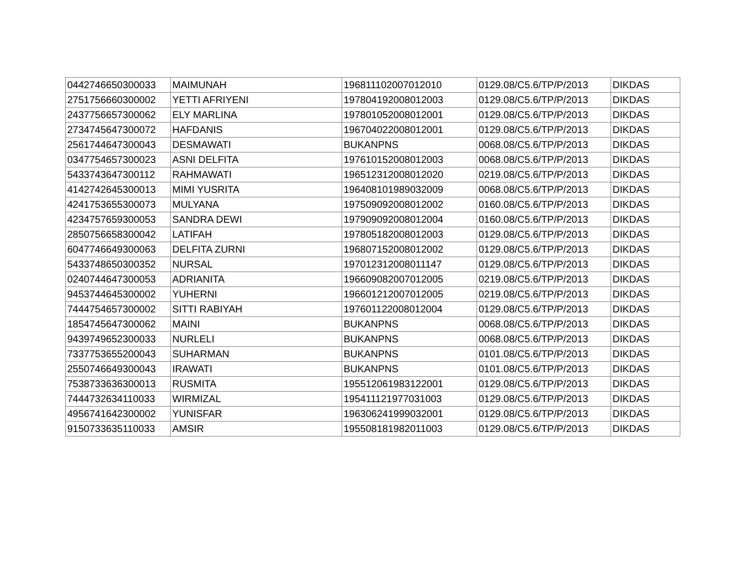| 0442746650300033 | MAIMUNAH | 196811102007012010 | 0129.08/C5.6/TP/P/2013 | DIKDAS |
| 2751756660300002 | YETTI AFRIYENI | 197804192008012003 | 0129.08/C5.6/TP/P/2013 | DIKDAS |
| 2437756657300062 | ELY MARLINA | 197801052008012001 | 0129.08/C5.6/TP/P/2013 | DIKDAS |
| 2734745647300072 | HAFDANIS | 196704022008012001 | 0129.08/C5.6/TP/P/2013 | DIKDAS |
| 2561744647300043 | DESMAWATI | BUKANPNS | 0068.08/C5.6/TP/P/2013 | DIKDAS |
| 0347754657300023 | ASNI DELFITA | 197610152008012003 | 0068.08/C5.6/TP/P/2013 | DIKDAS |
| 5433743647300112 | RAHMAWATI | 196512312008012020 | 0219.08/C5.6/TP/P/2013 | DIKDAS |
| 4142742645300013 | MIMI YUSRITA | 196408101989032009 | 0068.08/C5.6/TP/P/2013 | DIKDAS |
| 4241753655300073 | MULYANA | 197509092008012002 | 0160.08/C5.6/TP/P/2013 | DIKDAS |
| 4234757659300053 | SANDRA DEWI | 197909092008012004 | 0160.08/C5.6/TP/P/2013 | DIKDAS |
| 2850756658300042 | LATIFAH | 197805182008012003 | 0129.08/C5.6/TP/P/2013 | DIKDAS |
| 6047746649300063 | DELFITA ZURNI | 196807152008012002 | 0129.08/C5.6/TP/P/2013 | DIKDAS |
| 5433748650300352 | NURSAL | 197012312008011147 | 0129.08/C5.6/TP/P/2013 | DIKDAS |
| 0240744647300053 | ADRIANITA | 196609082007012005 | 0219.08/C5.6/TP/P/2013 | DIKDAS |
| 9453744645300002 | YUHERNI | 196601212007012005 | 0219.08/C5.6/TP/P/2013 | DIKDAS |
| 7444754657300002 | SITTI RABIYAH | 197601122008012004 | 0129.08/C5.6/TP/P/2013 | DIKDAS |
| 1854745647300062 | MAINI | BUKANPNS | 0068.08/C5.6/TP/P/2013 | DIKDAS |
| 9439749652300033 | NURLELI | BUKANPNS | 0068.08/C5.6/TP/P/2013 | DIKDAS |
| 7337753655200043 | SUHARMAN | BUKANPNS | 0101.08/C5.6/TP/P/2013 | DIKDAS |
| 2550746649300043 | IRAWATI | BUKANPNS | 0101.08/C5.6/TP/P/2013 | DIKDAS |
| 7538733636300013 | RUSMITA | 195512061983122001 | 0129.08/C5.6/TP/P/2013 | DIKDAS |
| 7444732634110033 | WIRMIZAL | 195411121977031003 | 0129.08/C5.6/TP/P/2013 | DIKDAS |
| 4956741642300002 | YUNISFAR | 196306241999032001 | 0129.08/C5.6/TP/P/2013 | DIKDAS |
| 9150733635110033 | AMSIR | 195508181982011003 | 0129.08/C5.6/TP/P/2013 | DIKDAS |